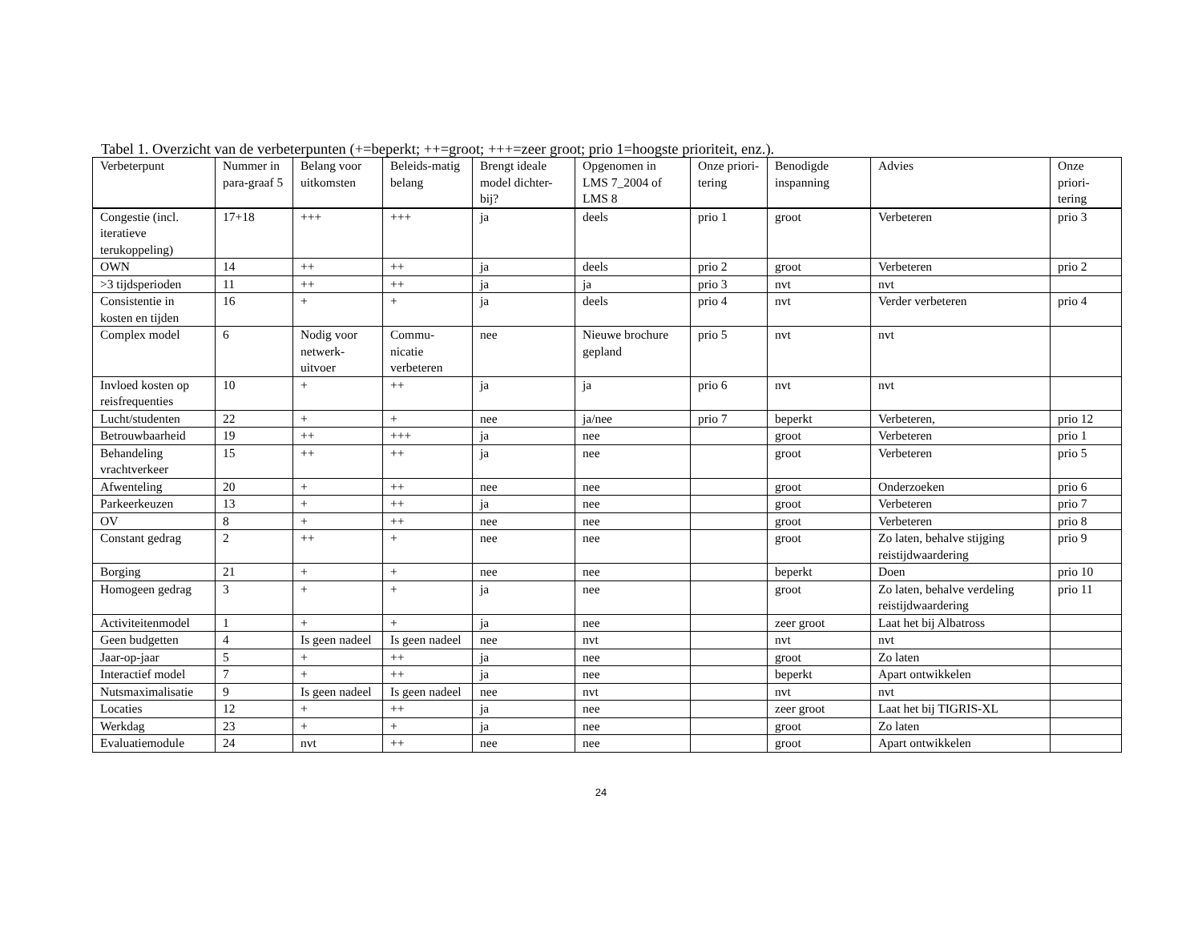Tabel 1. Overzicht van de verbeterpunten (+=beperkt; ++=groot; +++=zeer groot; prio 1=hoogste prioriteit, enz.).
| Verbeterpunt | Nummer in para-graaf 5 | Belang voor uitkomsten | Beleids-matig belang | Brengt ideale model dichter-bij? | Opgenomen in LMS 7_2004 of LMS 8 | Onze priori-tering | Benodigde inspanning | Advies | Onze priori-tering |
| --- | --- | --- | --- | --- | --- | --- | --- | --- | --- |
| Congestie (incl. iteratieve terukoppeling) | 17+18 | +++ | +++ | ja | deels | prio 1 | groot | Verbeteren | prio 3 |
| OWN | 14 | ++ | ++ | ja | deels | prio 2 | groot | Verbeteren | prio 2 |
| >3 tijdsperioden | 11 | ++ | ++ | ja | ja | prio 3 | nvt | nvt | |
| Consistentie in kosten en tijden | 16 | + | + | ja | deels | prio 4 | nvt | Verder verbeteren | prio 4 |
| Complex model | 6 | Nodig voor netwerk-uitvoer | Commu-nicatie verbeteren | nee | Nieuwe brochure gepland | prio 5 | nvt | nvt | |
| Invloed kosten op reisfrequenties | 10 | + | ++ | ja | ja | prio 6 | nvt | nvt | |
| Lucht/studenten | 22 | + | + | nee | ja/nee | prio 7 | beperkt | Verbeteren, | prio 12 |
| Betrouwbaarheid | 19 | ++ | +++ | ja | nee | | groot | Verbeteren | prio 1 |
| Behandeling vrachtverkeer | 15 | ++ | ++ | ja | nee | | groot | Verbeteren | prio 5 |
| Afwenteling | 20 | + | ++ | nee | nee | | groot | Onderzoeken | prio 6 |
| Parkeerkeuzen | 13 | + | ++ | ja | nee | | groot | Verbeteren | prio 7 |
| OV | 8 | + | ++ | nee | nee | | groot | Verbeteren | prio 8 |
| Constant gedrag | 2 | ++ | + | nee | nee | | groot | Zo laten, behalve stijging reistijdwaardering | prio 9 |
| Borging | 21 | + | + | nee | nee | | beperkt | Doen | prio 10 |
| Homogeen gedrag | 3 | + | + | ja | nee | | groot | Zo laten, behalve verdeling reistijdwaardering | prio 11 |
| Activiteitenmodel | 1 | + | + | ja | nee | | zeer groot | Laat het bij Albatross | |
| Geen budgetten | 4 | Is geen nadeel | Is geen nadeel | nee | nvt | | nvt | nvt | |
| Jaar-op-jaar | 5 | + | ++ | ja | nee | | groot | Zo laten | |
| Interactief model | 7 | + | ++ | ja | nee | | beperkt | Apart ontwikkelen | |
| Nutsmaximalisatie | 9 | Is geen nadeel | Is geen nadeel | nee | nvt | | nvt | nvt | |
| Locaties | 12 | + | ++ | ja | nee | | zeer groot | Laat het bij TIGRIS-XL | |
| Werkdag | 23 | + | + | ja | nee | | groot | Zo laten | |
| Evaluatiemodule | 24 | nvt | ++ | nee | nee | | groot | Apart ontwikkelen | |
24